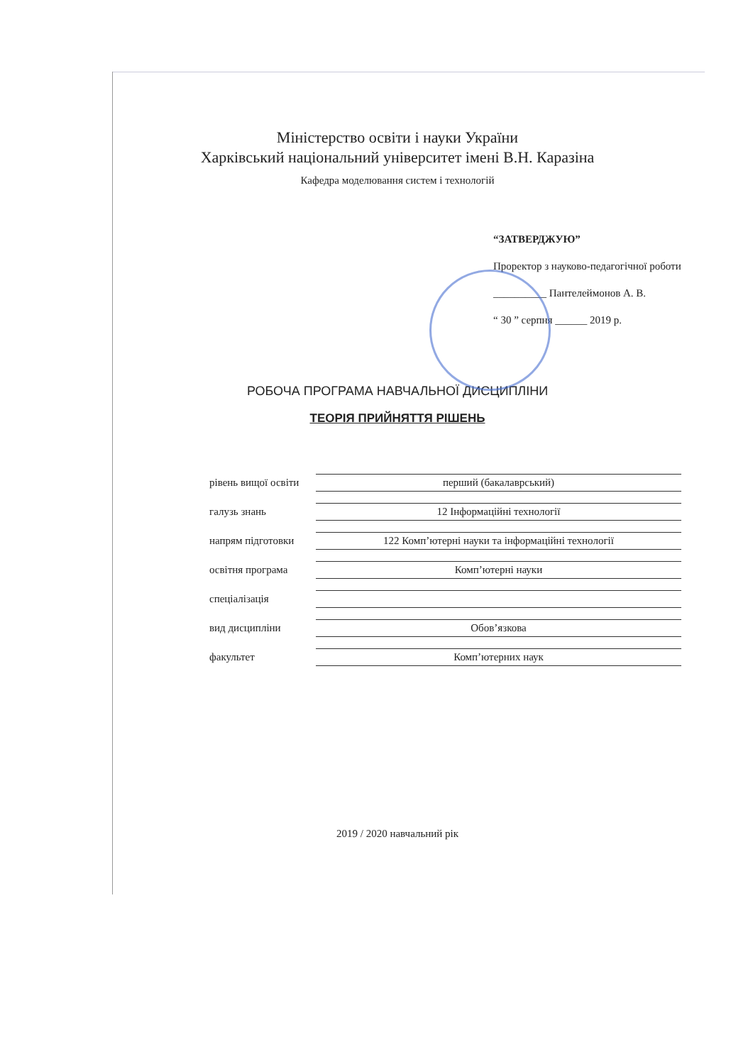Міністерство освіти і науки України
Харківський національний університет імені В.Н. Каразіна
Кафедра моделювання систем і технологій
“ЗАТВЕРДЖУЮ”
Проректор з науково-педагогічної роботи
__________ Пантелеймонов А. В.
“ 30 ” серпня ______ 2019 р.
РОБОЧА ПРОГРАМА НАВЧАЛЬНОЇ ДИСЦИПЛІНИ
ТЕОРІЯ ПРИЙНЯТТЯ РІШЕНЬ
рівень вищої освіти перший (бакалаврський)
галузь знань 12 Інформаційні технології
напрям підготовки 122 Комп’ютерні науки та інформаційні технології
освітня програма Комп’ютерні науки
спеціалізація
вид дисципліни Обов’язкова
факультет Комп’ютерних наук
2019 / 2020 навчальний рік